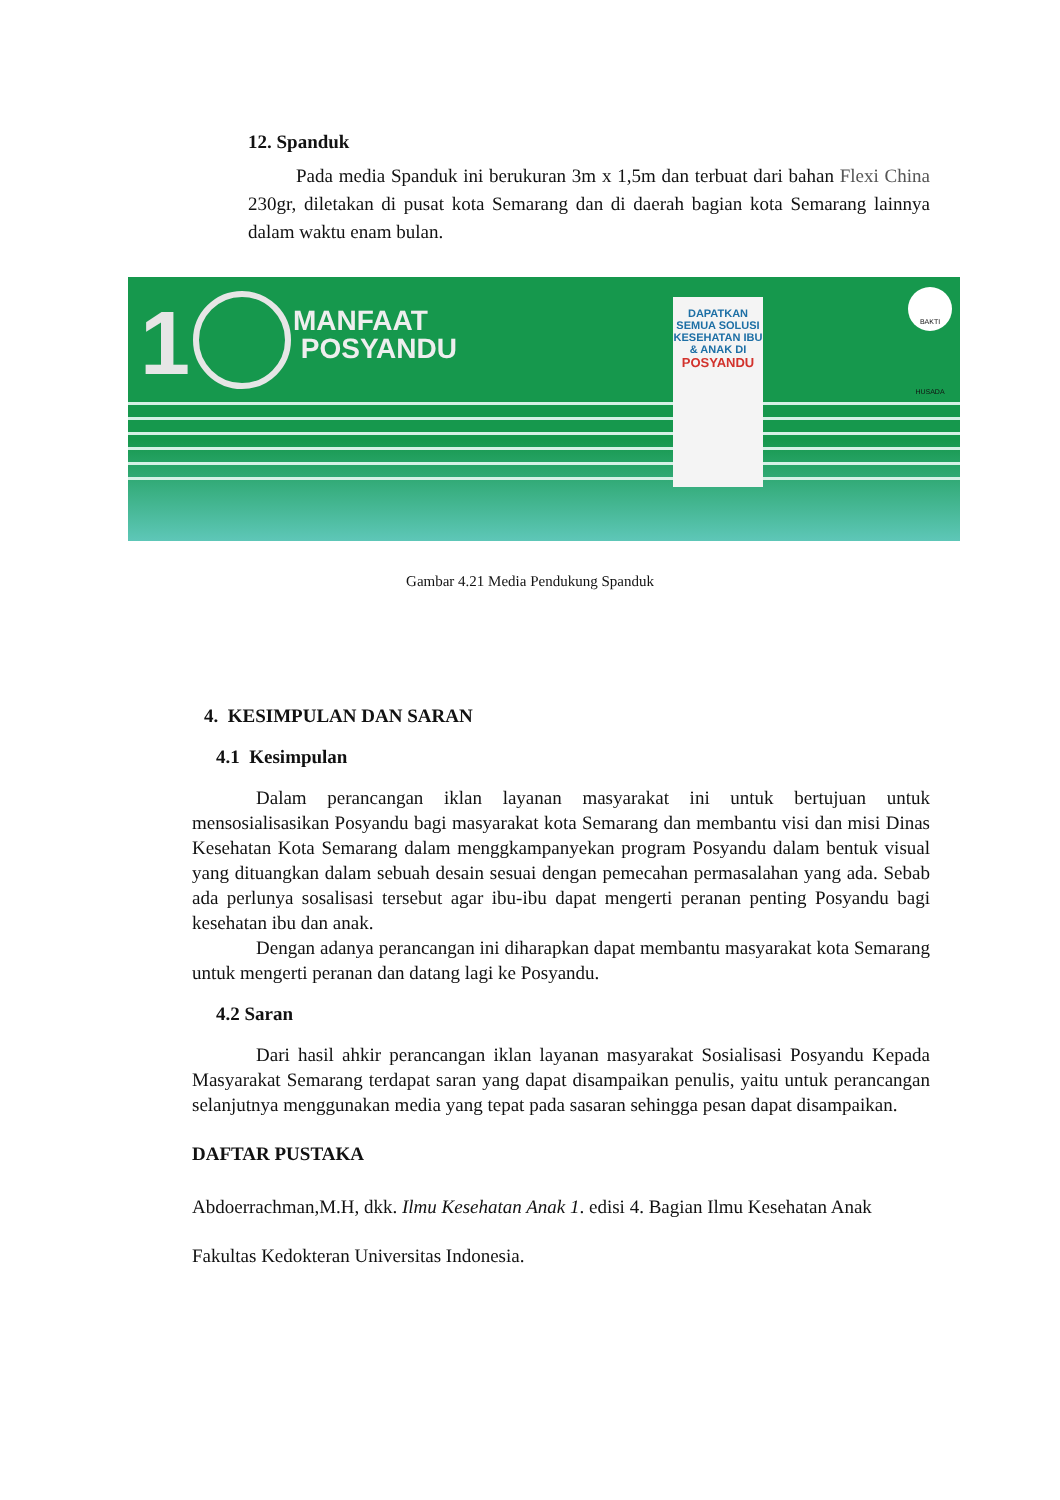12. Spanduk
Pada media Spanduk ini berukuran 3m x 1,5m dan terbuat dari bahan Flexi China 230gr, diletakan di pusat kota Semarang dan di daerah bagian kota Semarang lainnya dalam waktu enam bulan.
1
MANFAAT
POSYANDU
DAPATKAN SEMUA SOLUSI KESEHATAN IBU & ANAK DI
POSYANDU
BAKTI HUSADA
Gambar 4.21 Media Pendukung Spanduk
4. KESIMPULAN DAN SARAN
4.1 Kesimpulan
Dalam perancangan iklan layanan masyarakat ini untuk bertujuan untuk mensosialisasikan Posyandu bagi masyarakat kota Semarang dan membantu visi dan misi Dinas Kesehatan Kota Semarang dalam menggkampanyekan program Posyandu dalam bentuk visual yang dituangkan dalam sebuah desain sesuai dengan pemecahan permasalahan yang ada. Sebab ada perlunya sosalisasi tersebut agar ibu-ibu dapat mengerti peranan penting Posyandu bagi kesehatan ibu dan anak.
Dengan adanya perancangan ini diharapkan dapat membantu masyarakat kota Semarang untuk mengerti peranan dan datang lagi ke Posyandu.
4.2 Saran
Dari hasil ahkir perancangan iklan layanan masyarakat Sosialisasi Posyandu Kepada Masyarakat Semarang terdapat saran yang dapat disampaikan penulis, yaitu untuk perancangan selanjutnya menggunakan media yang tepat pada sasaran sehingga pesan dapat disampaikan.
DAFTAR PUSTAKA
Abdoerrachman,M.H, dkk. Ilmu Kesehatan Anak 1. edisi 4. Bagian Ilmu Kesehatan Anak
Fakultas Kedokteran Universitas Indonesia.